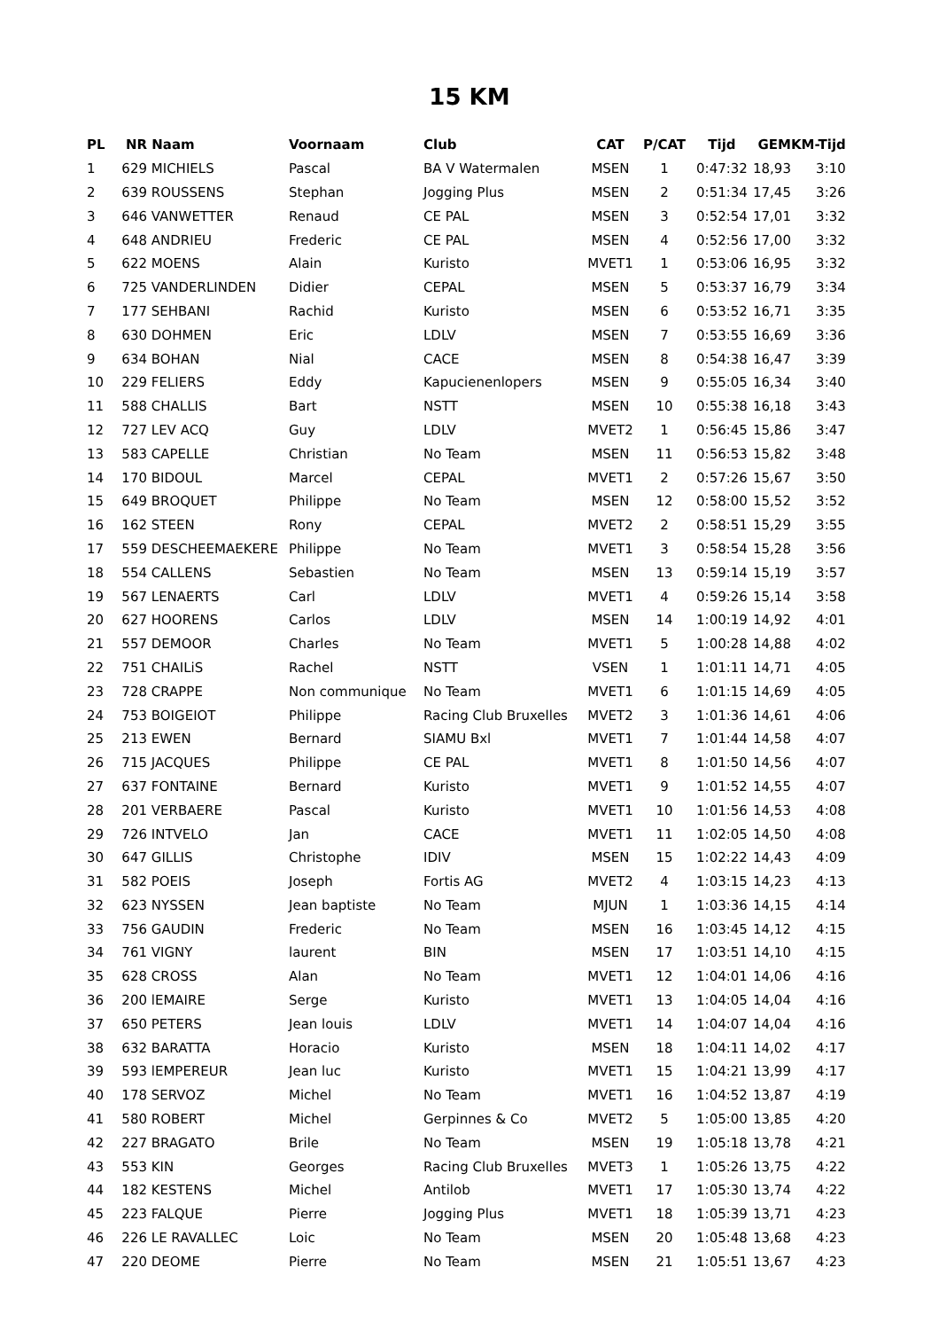15 KM
| PL | NR | Naam | Voornaam | Club | CAT | P/CAT | Tijd | GEM | KM-Tijd |
| --- | --- | --- | --- | --- | --- | --- | --- | --- | --- |
| 1 | 629 | MICHIELS | Pascal | BA V Watermalen | MSEN | 1 | 0:47:32 | 18,93 | 3:10 |
| 2 | 639 | ROUSSENS | Stephan | Jogging Plus | MSEN | 2 | 0:51:34 | 17,45 | 3:26 |
| 3 | 646 | VANWETTER | Renaud | CE PAL | MSEN | 3 | 0:52:54 | 17,01 | 3:32 |
| 4 | 648 | ANDRIEU | Frederic | CE PAL | MSEN | 4 | 0:52:56 | 17,00 | 3:32 |
| 5 | 622 | MOENS | Alain | Kuristo | MVET1 | 1 | 0:53:06 | 16,95 | 3:32 |
| 6 | 725 | VANDERLINDEN | Didier | CEPAL | MSEN | 5 | 0:53:37 | 16,79 | 3:34 |
| 7 | 177 | SEHBANI | Rachid | Kuristo | MSEN | 6 | 0:53:52 | 16,71 | 3:35 |
| 8 | 630 | DOHMEN | Eric | LDLV | MSEN | 7 | 0:53:55 | 16,69 | 3:36 |
| 9 | 634 | BOHAN | Nial | CACE | MSEN | 8 | 0:54:38 | 16,47 | 3:39 |
| 10 | 229 | FELIERS | Eddy | Kapucienenlopers | MSEN | 9 | 0:55:05 | 16,34 | 3:40 |
| 11 | 588 | CHALLIS | Bart | NSTT | MSEN | 10 | 0:55:38 | 16,18 | 3:43 |
| 12 | 727 | LEV ACQ | Guy | LDLV | MVET2 | 1 | 0:56:45 | 15,86 | 3:47 |
| 13 | 583 | CAPELLE | Christian | No Team | MSEN | 11 | 0:56:53 | 15,82 | 3:48 |
| 14 | 170 | BIDOUL | Marcel | CEPAL | MVET1 | 2 | 0:57:26 | 15,67 | 3:50 |
| 15 | 649 | BROQUET | Philippe | No Team | MSEN | 12 | 0:58:00 | 15,52 | 3:52 |
| 16 | 162 | STEEN | Rony | CEPAL | MVET2 | 2 | 0:58:51 | 15,29 | 3:55 |
| 17 | 559 | DESCHEEMAEKERE | Philippe | No Team | MVET1 | 3 | 0:58:54 | 15,28 | 3:56 |
| 18 | 554 | CALLENS | Sebastien | No Team | MSEN | 13 | 0:59:14 | 15,19 | 3:57 |
| 19 | 567 | LENAERTS | Carl | LDLV | MVET1 | 4 | 0:59:26 | 15,14 | 3:58 |
| 20 | 627 | HOORENS | Carlos | LDLV | MSEN | 14 | 1:00:19 | 14,92 | 4:01 |
| 21 | 557 | DEMOOR | Charles | No Team | MVET1 | 5 | 1:00:28 | 14,88 | 4:02 |
| 22 | 751 | CHAILiS | Rachel | NSTT | VSEN | 1 | 1:01:11 | 14,71 | 4:05 |
| 23 | 728 | CRAPPE | Non communique | No Team | MVET1 | 6 | 1:01:15 | 14,69 | 4:05 |
| 24 | 753 | BOIGEIOT | Philippe | Racing Club Bruxelles | MVET2 | 3 | 1:01:36 | 14,61 | 4:06 |
| 25 | 213 | EWEN | Bernard | SIAMU Bxl | MVET1 | 7 | 1:01:44 | 14,58 | 4:07 |
| 26 | 715 | JACQUES | Philippe | CE PAL | MVET1 | 8 | 1:01:50 | 14,56 | 4:07 |
| 27 | 637 | FONTAINE | Bernard | Kuristo | MVET1 | 9 | 1:01:52 | 14,55 | 4:07 |
| 28 | 201 | VERBAERE | Pascal | Kuristo | MVET1 | 10 | 1:01:56 | 14,53 | 4:08 |
| 29 | 726 | INTVELO | Jan | CACE | MVET1 | 11 | 1:02:05 | 14,50 | 4:08 |
| 30 | 647 | GILLIS | Christophe | IDIV | MSEN | 15 | 1:02:22 | 14,43 | 4:09 |
| 31 | 582 | POEIS | Joseph | Fortis AG | MVET2 | 4 | 1:03:15 | 14,23 | 4:13 |
| 32 | 623 | NYSSEN | Jean baptiste | No Team | MJUN | 1 | 1:03:36 | 14,15 | 4:14 |
| 33 | 756 | GAUDIN | Frederic | No Team | MSEN | 16 | 1:03:45 | 14,12 | 4:15 |
| 34 | 761 | VIGNY | laurent | BIN | MSEN | 17 | 1:03:51 | 14,10 | 4:15 |
| 35 | 628 | CROSS | Alan | No Team | MVET1 | 12 | 1:04:01 | 14,06 | 4:16 |
| 36 | 200 | lEMAIRE | Serge | Kuristo | MVET1 | 13 | 1:04:05 | 14,04 | 4:16 |
| 37 | 650 | PETERS | Jean louis | LDLV | MVET1 | 14 | 1:04:07 | 14,04 | 4:16 |
| 38 | 632 | BARATTA | Horacio | Kuristo | MSEN | 18 | 1:04:11 | 14,02 | 4:17 |
| 39 | 593 | lEMPEREUR | Jean luc | Kuristo | MVET1 | 15 | 1:04:21 | 13,99 | 4:17 |
| 40 | 178 | SERVOZ | Michel | No Team | MVET1 | 16 | 1:04:52 | 13,87 | 4:19 |
| 41 | 580 | ROBERT | Michel | Gerpinnes & Co | MVET2 | 5 | 1:05:00 | 13,85 | 4:20 |
| 42 | 227 | BRAGATO | Brile | No Team | MSEN | 19 | 1:05:18 | 13,78 | 4:21 |
| 43 | 553 | KIN | Georges | Racing Club Bruxelles | MVET3 | 1 | 1:05:26 | 13,75 | 4:22 |
| 44 | 182 | KESTENS | Michel | Antilob | MVET1 | 17 | 1:05:30 | 13,74 | 4:22 |
| 45 | 223 | FALQUE | Pierre | Jogging Plus | MVET1 | 18 | 1:05:39 | 13,71 | 4:23 |
| 46 | 226 | LE RAVALLEC | Loic | No Team | MSEN | 20 | 1:05:48 | 13,68 | 4:23 |
| 47 | 220 | DEOME | Pierre | No Team | MSEN | 21 | 1:05:51 | 13,67 | 4:23 |